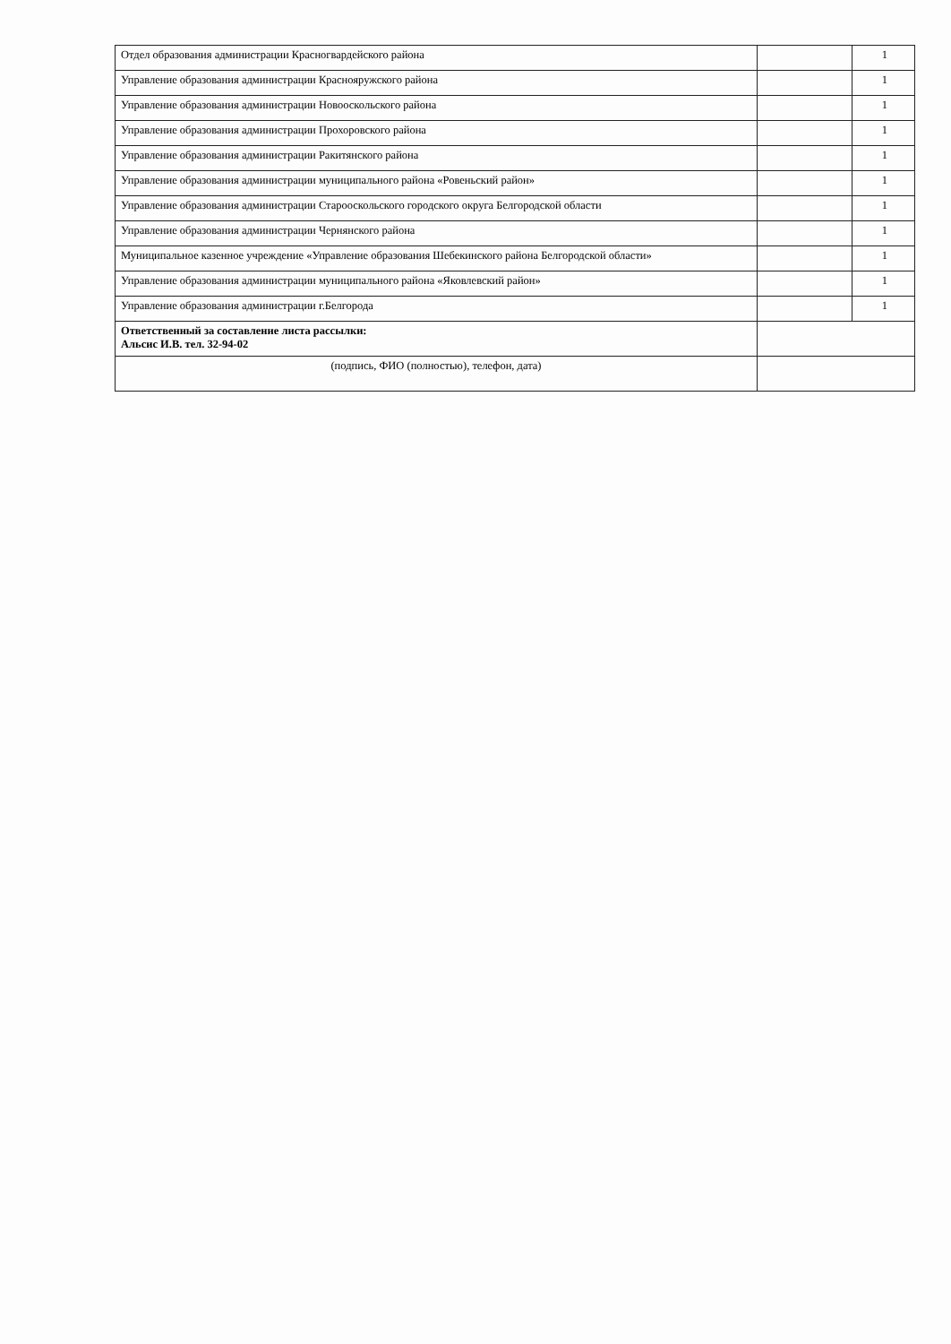| Отдел образования администрации Красногвардейского района | | 1 |
| Управление образования администрации Краснояружского района | | 1 |
| Управление образования администрации Новооскольского района | | 1 |
| Управление образования администрации Прохоровского района | | 1 |
| Управление образования администрации Ракитянского района | | 1 |
| Управление образования администрации муниципального района «Ровеньский район» | | 1 |
| Управление образования администрации Старооскольского городского округа Белгородской области | | 1 |
| Управление образования администрации Чернянского района | | 1 |
| Муниципальное казенное учреждение «Управление образования Шебекинского района Белгородской области» | | 1 |
| Управление образования администрации муниципального района «Яковлевский район» | | 1 |
| Управление образования администрации г.Белгорода | | 1 |
| Ответственный за составление листа рассылки: Альсис И.В. тел. 32-94-02 | | |
| (подпись, ФИО (полностью), телефон, дата) | | |